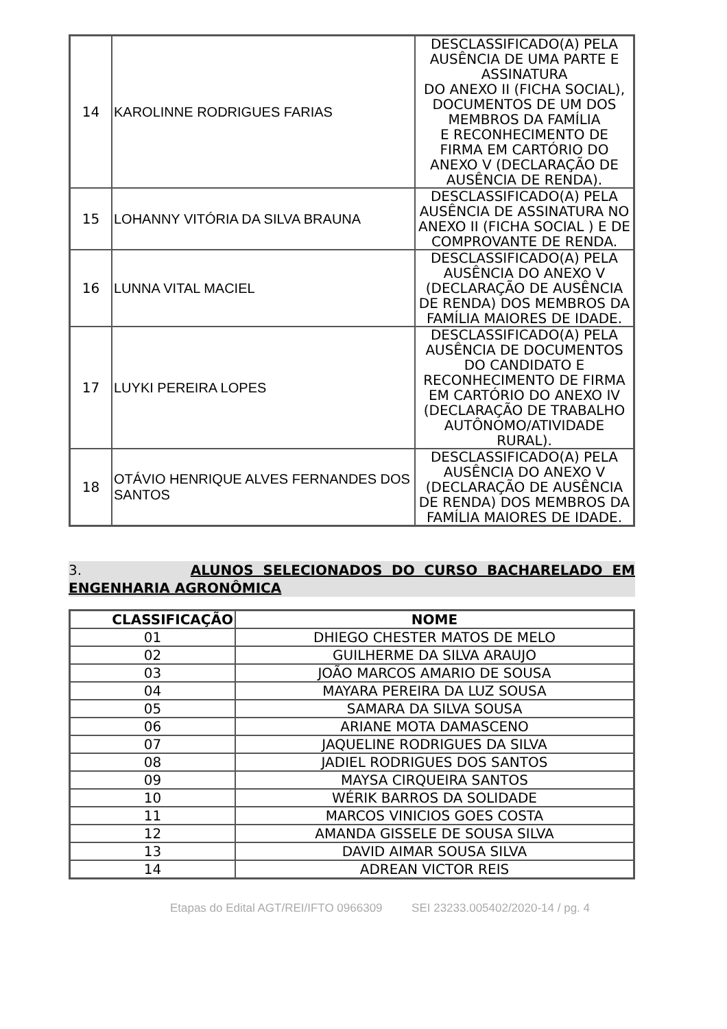| 14 | KAROLINNE RODRIGUES FARIAS | DESCLASSIFICADO(A) PELA AUSÊNCIA DE UMA PARTE E ASSINATURA DO ANEXO II (FICHA SOCIAL), DOCUMENTOS DE UM DOS MEMBROS DA FAMÍLIA E RECONHECIMENTO DE FIRMA EM CARTÓRIO DO ANEXO V (DECLARAÇÃO DE AUSÊNCIA DE RENDA). |
| 15 | LOHANNY VITÓRIA DA SILVA BRAUNA | DESCLASSIFICADO(A) PELA AUSÊNCIA DE ASSINATURA NO ANEXO II (FICHA SOCIAL ) E DE COMPROVANTE DE RENDA. |
| 16 | LUNNA VITAL MACIEL | DESCLASSIFICADO(A) PELA AUSÊNCIA DO ANEXO V (DECLARAÇÃO DE AUSÊNCIA DE RENDA) DOS MEMBROS DA FAMÍLIA MAIORES DE IDADE. |
| 17 | LUYKI PEREIRA LOPES | DESCLASSIFICADO(A) PELA AUSÊNCIA DE DOCUMENTOS DO CANDIDATO E RECONHECIMENTO DE FIRMA EM CARTÓRIO DO ANEXO IV (DECLARAÇÃO DE TRABALHO AUTÔNOMO/ATIVIDADE RURAL). |
| 18 | OTÁVIO HENRIQUE ALVES FERNANDES DOS SANTOS | DESCLASSIFICADO(A) PELA AUSÊNCIA DO ANEXO V (DECLARAÇÃO DE AUSÊNCIA DE RENDA) DOS MEMBROS DA FAMÍLIA MAIORES DE IDADE. |
3. ALUNOS SELECIONADOS DO CURSO BACHARELADO EM ENGENHARIA AGRONÔMICA
| CLASSIFICAÇÃO | NOME |
| --- | --- |
| 01 | DHIEGO CHESTER MATOS DE MELO |
| 02 | GUILHERME DA SILVA ARAUJO |
| 03 | JOÃO MARCOS AMARIO DE SOUSA |
| 04 | MAYARA PEREIRA DA LUZ SOUSA |
| 05 | SAMARA DA SILVA SOUSA |
| 06 | ARIANE MOTA DAMASCENO |
| 07 | JAQUELINE RODRIGUES DA SILVA |
| 08 | JADIEL RODRIGUES DOS SANTOS |
| 09 | MAYSA CIRQUEIRA SANTOS |
| 10 | WÉRIK BARROS DA SOLIDADE |
| 11 | MARCOS VINICIOS GOES COSTA |
| 12 | AMANDA GISSELE DE SOUSA SILVA |
| 13 | DAVID AIMAR SOUSA SILVA |
| 14 | ADREAN VICTOR REIS |
Etapas do Edital AGT/REI/IFTO 0966309 SEI 23233.005402/2020-14 / pg. 4